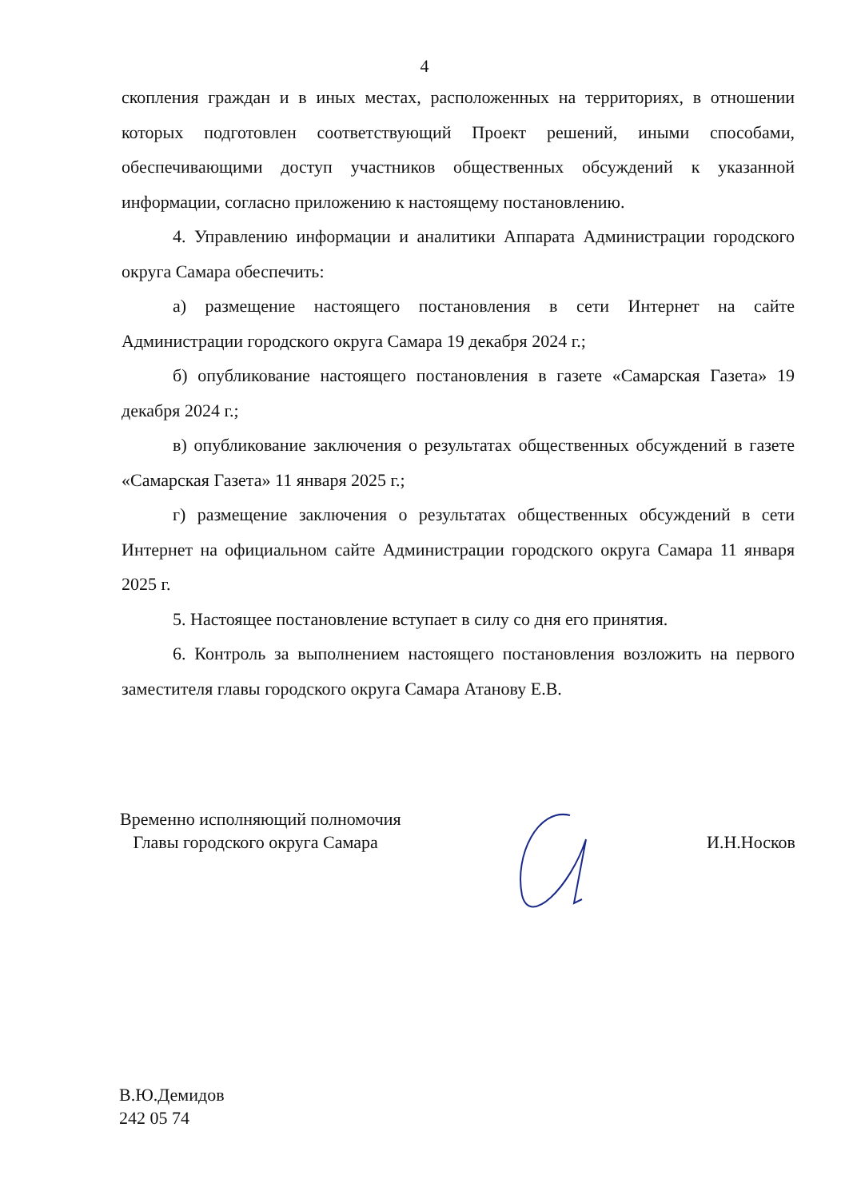4
скопления граждан и в иных местах, расположенных на территориях, в отношении которых подготовлен соответствующий Проект решений, иными способами, обеспечивающими доступ участников общественных обсуждений к указанной информации, согласно приложению к настоящему постановлению.
4. Управлению информации и аналитики Аппарата Администрации городского округа Самара обеспечить:
а) размещение настоящего постановления в сети Интернет на сайте Администрации городского округа Самара 19 декабря 2024 г.;
б) опубликование настоящего постановления в газете «Самарская Газета» 19 декабря 2024 г.;
в) опубликование заключения о результатах общественных обсуждений в газете «Самарская Газета» 11 января 2025 г.;
г) размещение заключения о результатах общественных обсуждений в сети Интернет на официальном сайте Администрации городского округа Самара 11 января 2025 г.
5. Настоящее постановление вступает в силу со дня его принятия.
6. Контроль за выполнением настоящего постановления возложить на первого заместителя главы городского округа Самара Атанову Е.В.
Временно исполняющий полномочия
Главы городского округа Самара
И.Н.Носков
В.Ю.Демидов
242 05 74